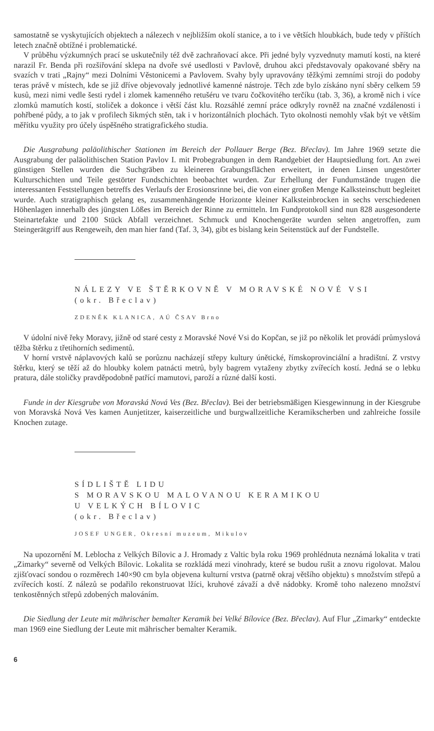samostatně se vyskytujících objektech a nálezech v nejbližším okolí stanice, a to i ve větších hloubkách, bude tedy v příštích letech značně obtížné i problematické.
V průběhu výzkumných prací se uskutečnily též dvě zachraňovací akce. Při jedné byly vyzvednuty mamutí kosti, na které narazil Fr. Benda při rozšiřování sklepa na dvoře své usedlosti v Pavlově, druhou akci představovaly opakované sběry na svazích v trati „Rajny“ mezi Dolními Věstonicemi a Pavlovem. Svahy byly upravovány těžkými zemními stroji do podoby teras právě v místech, kde se již dříve objevovaly jednotlivé kamenné nástroje. Těch zde bylo získáno nyní sběry celkem 59 kusů, mezi nimi vedle šesti rydel i zlomek kamenného retušéru ve tvaru čočkovitého terčíku (tab. 3, 36), a kromě nich i více zlomků mamutích kostí, stoliček a dokonce i větší část klu. Rozsáhlé zemní práce odkryly rovněž na značné vzdálenosti i pohřbené půdy, a to jak v profilech šikmých stěn, tak i v horizontálních plochách. Tyto okolnosti nemohly však být ve větším měřítku využity pro účely úspěšného stratigrafického studia.
Die Ausgrabung paläolithischer Stationen im Bereich der Pollauer Berge (Bez. Břeclav). Im Jahre 1969 setzte die Ausgrabung der paläolithischen Station Pavlov I. mit Probegrabungen in dem Randgebiet der Hauptsiedlung fort. An zwei günstigen Stellen wurden die Suchgräben zu kleineren Grabungsflächen erweitert, in denen Linsen ungestörter Kulturschichten und Teile gestörter Fundschichten beobachtet wurden. Zur Erhellung der Fundumstände trugen die interessanten Feststellungen betreffs des Verlaufs der Erosionsrinne bei, die von einer großen Menge Kalksteinschutt begleitet wurde. Auch stratigraphisch gelang es, zusammenhängende Horizonte kleiner Kalksteinbrocken in sechs verschiedenen Höhenlagen innerhalb des jüngsten Lößes im Bereich der Rinne zu ermitteln. Im Fundprotokoll sind nun 828 ausgesonderte Steinartefakte und 2100 Stück Abfall verzeichnet. Schmuck und Knochengeräte wurden selten angetroffen, zum Steingerätgriff aus Rengeweih, den man hier fand (Taf. 3, 34), gibt es bislang kein Seitenstück auf der Fundstelle.
NÁLEZY VE ŠTĚRKOVNĚ V MORAVSKÉ NOVÉ VSI
(okr. Břeclav)
ZDENĚK KLANICA, AÚ ČSAV Brno
V údolní nivě řeky Moravy, jižně od staré cesty z Moravské Nové Vsi do Kopčan, se již po několik let provádí průmyslová těžba štěrku z třetihorních sedimentů.
V horní vrstvě náplavových kalů se porůznu nacházejí střepy kultury únětické, římskoprovinciální a hradištní. Z vrstvy štěrku, který se těží až do hloubky kolem patnácti metrů, byly bagrem vytaženy zbytky zvířecích kostí. Jedná se o lebku pratura, dále stoličky pravděpodobně patřící mamutovi, paroží a různé další kosti.
Funde in der Kiesgrube von Moravská Nová Ves (Bez. Břeclav). Bei der betriebsmäßigen Kiesgewinnung in der Kiesgrube von Moravská Nová Ves kamen Aunjetitzer, kaiserzeitliche und burgwallzeitliche Keramikscherben und zahlreiche fossile Knochen zutage.
SÍDLIŠTĚ LIDU
S MORAVSKOU MALOVANOU KERAMIKOU
U VELKÝCH BÍLOVIC
(okr. Břeclav)
JOSEF UNGER, Okresní muzeum, Mikulov
Na upozornění M. Leblocha z Velkých Bílovic a J. Hromady z Valtic byla roku 1969 prohlédnuta neznámá lokalita v trati „Zimarky“ severně od Velkých Bílovic. Lokalita se rozkládá mezi vinohrady, které se budou rušit a znovu rigolovat. Malou zjišťovací sondou o rozměrech 140×90 cm byla objevena kulturní vrstva (patrně okraj většího objektu) s množstvím střepů a zvířecích kostí. Z nálezů se podařilo rekonstruovat lžíci, kruhové závaží a dvě nádobky. Kromě toho nalezeno množství tenkostěnných střepů zdobených malováním.
Die Siedlung der Leute mit mährischer bemalter Keramik bei Velké Bílovice (Bez. Břeclav). Auf Flur „Zimarky“ entdeckte man 1969 eine Siedlung der Leute mit mährischer bemalter Keramik.
6